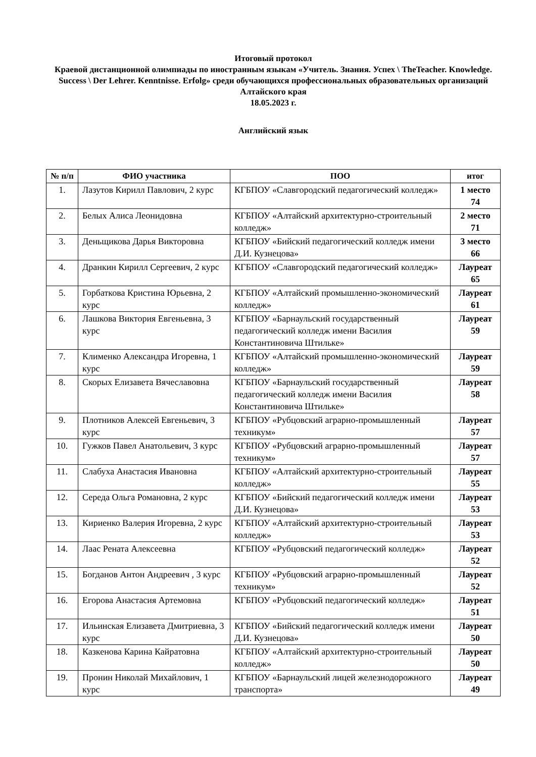Итоговый протокол
Краевой дистанционной олимпиады по иностранным языкам «Учитель. Знания. Успех \ TheTeacher. Knowledge. Success \ Der Lehrer. Kenntnisse. Erfolg» среди обучающихся профессиональных образовательных организаций Алтайского края
18.05.2023 г.
Английский язык
| № п/п | ФИО участника | ПОО | итог |
| --- | --- | --- | --- |
| 1. | Лазутов Кирилл Павлович, 2 курс | КГБПОУ «Славгородский педагогический колледж» | 1 место 74 |
| 2. | Белых Алиса Леонидовна | КГБПОУ «Алтайский архитектурно-строительный колледж» | 2 место 71 |
| 3. | Деньщикова Дарья Викторовна | КГБПОУ «Бийский педагогический колледж имени Д.И. Кузнецова» | 3 место 66 |
| 4. | Дранкин Кирилл Сергеевич, 2 курс | КГБПОУ «Славгородский педагогический колледж» | Лауреат 65 |
| 5. | Горбаткова Кристина Юрьевна, 2 курс | КГБПОУ «Алтайский промышленно-экономический колледж» | Лауреат 61 |
| 6. | Лашкова Виктория Евгеньевна, 3 курс | КГБПОУ «Барнаульский государственный педагогический колледж имени Василия Константиновича Штильке» | Лауреат 59 |
| 7. | Клименко Александра Игоревна, 1 курс | КГБПОУ «Алтайский промышленно-экономический колледж» | Лауреат 59 |
| 8. | Скорых Елизавета Вячеславовна | КГБПОУ «Барнаульский государственный педагогический колледж имени Василия Константиновича Штильке» | Лауреат 58 |
| 9. | Плотников Алексей Евгеньевич, 3 курс | КГБПОУ «Рубцовский аграрно-промышленный техникум» | Лауреат 57 |
| 10. | Гужков Павел Анатольевич, 3 курс | КГБПОУ «Рубцовский аграрно-промышленный техникум» | Лауреат 57 |
| 11. | Слабуха Анастасия Ивановна | КГБПОУ «Алтайский архитектурно-строительный колледж» | Лауреат 55 |
| 12. | Середа Ольга Романовна, 2 курс | КГБПОУ «Бийский педагогический колледж имени Д.И. Кузнецова» | Лауреат 53 |
| 13. | Кириенко Валерия Игоревна, 2 курс | КГБПОУ «Алтайский архитектурно-строительный колледж» | Лауреат 53 |
| 14. | Лаас Рената Алексеевна | КГБПОУ «Рубцовский педагогический колледж» | Лауреат 52 |
| 15. | Богданов Антон Андреевич , 3 курс | КГБПОУ «Рубцовский аграрно-промышленный техникум» | Лауреат 52 |
| 16. | Егорова Анастасия Артемовна | КГБПОУ «Рубцовский педагогический колледж» | Лауреат 51 |
| 17. | Ильинская Елизавета Дмитриевна, 3 курс | КГБПОУ «Бийский педагогический колледж имени Д.И. Кузнецова» | Лауреат 50 |
| 18. | Казкенова Карина Кайратовна | КГБПОУ «Алтайский архитектурно-строительный колледж» | Лауреат 50 |
| 19. | Пронин Николай Михайлович, 1 курс | КГБПОУ «Барнаульский лицей железнодорожного транспорта» | Лауреат 49 |